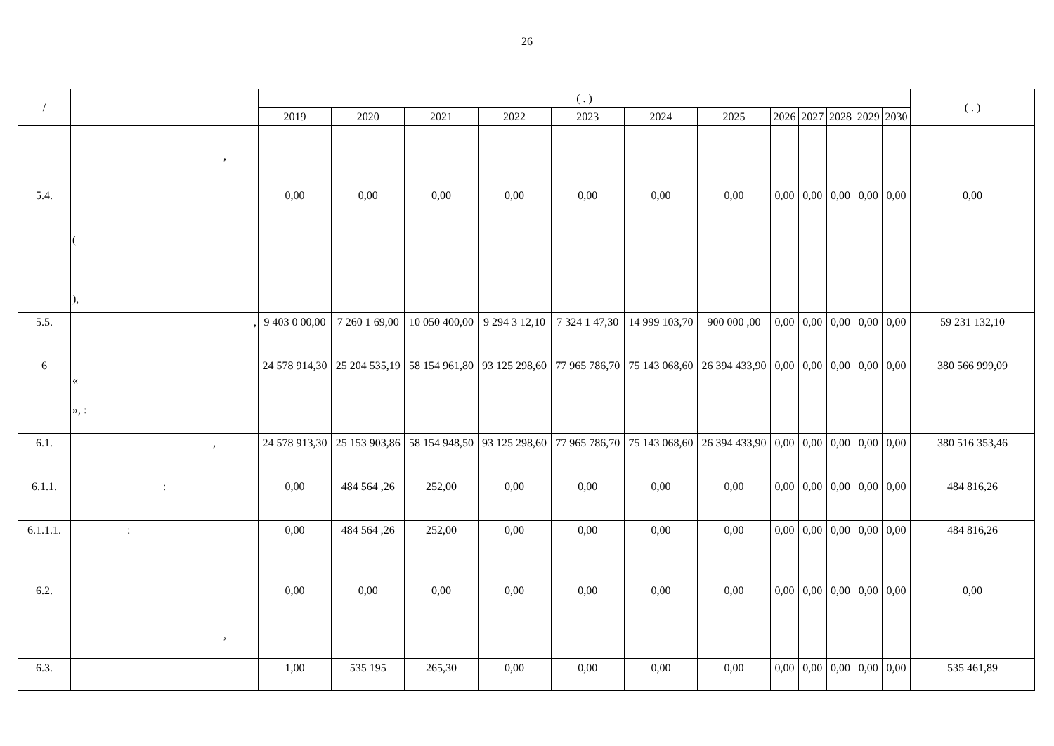26
| / | | ( . ) | | | | | | | | | | | | ( . ) |
| --- | --- | --- | --- | --- | --- | --- | --- | --- | --- | --- | --- | --- | --- | --- |
| | | 2019 | 2020 | 2021 | 2022 | 2023 | 2024 | 2025 | 2026 | 2027 | 2028 | 2029 | 2030 | |
| | , | | | | | | | | | | | | | |
| 5.4. | ( ), | 0,00 | 0,00 | 0,00 | 0,00 | 0,00 | 0,00 | 0,00 | 0,00 | 0,00 | 0,00 | 0,00 | 0,00 | 0,00 |
| 5.5. | , | 9 403 0 00,00 | 7 260 1 69,00 | 10 050 400,00 | 9 294 3 12,10 | 7 324 1 47,30 | 14 999 103,70 | 900 000 ,00 | 0,00 | 0,00 | 0,00 | 0,00 | 0,00 | 59 231 132,10 |
| 6 | « », : | 24 578 914,30 | 25 204 535,19 | 58 154 961,80 | 93 125 298,60 | 77 965 786,70 | 75 143 068,60 | 26 394 433,90 | 0,00 | 0,00 | 0,00 | 0,00 | 0,00 | 380 566 999,09 |
| 6.1. | , | 24 578 913,30 | 25 153 903,86 | 58 154 948,50 | 93 125 298,60 | 77 965 786,70 | 75 143 068,60 | 26 394 433,90 | 0,00 | 0,00 | 0,00 | 0,00 | 0,00 | 380 516 353,46 |
| 6.1.1. | : | 0,00 | 484 564 ,26 | 252,00 | 0,00 | 0,00 | 0,00 | 0,00 | 0,00 | 0,00 | 0,00 | 0,00 | 0,00 | 484 816,26 |
| 6.1.1.1. | : | 0,00 | 484 564 ,26 | 252,00 | 0,00 | 0,00 | 0,00 | 0,00 | 0,00 | 0,00 | 0,00 | 0,00 | 0,00 | 484 816,26 |
| 6.2. | , | 0,00 | 0,00 | 0,00 | 0,00 | 0,00 | 0,00 | 0,00 | 0,00 | 0,00 | 0,00 | 0,00 | 0,00 | 0,00 |
| 6.3. | | 1,00 | 535 195 | 265,30 | 0,00 | 0,00 | 0,00 | 0,00 | 0,00 | 0,00 | 0,00 | 0,00 | 0,00 | 535 461,89 |